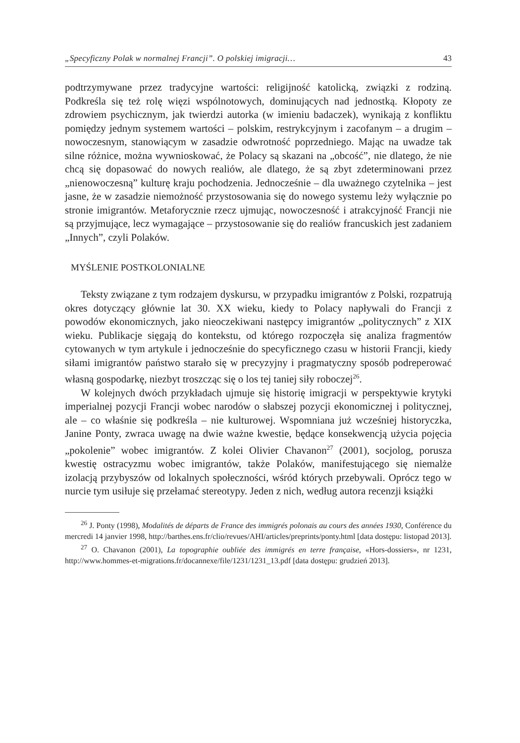„Specyficzny Polak w normalnej Francji”. O polskiej imigracji… 43
podtrzymywane przez tradycyjne wartości: religijność katolicką, związki z rodziną. Podkreśla się też rolę więzi wspólnotowych, dominujących nad jednostką. Kłopoty ze zdrowiem psychicznym, jak twierdzi autorka (w imieniu badaczek), wynikają z konfliktu pomiędzy jednym systemem wartości – polskim, restrykcyjnym i zacofanym – a drugim – nowoczesnym, stanowiącym w zasadzie odwrotność poprzedniego. Mając na uwadze tak silne różnice, można wywnioskować, że Polacy są skazani na „obcość”, nie dlatego, że nie chcą się dopasować do nowych realiów, ale dlatego, że są zbyt zdeterminowani przez „nienowoczesną” kulturę kraju pochodzenia. Jednocześnie – dla uważnego czytelnika – jest jasne, że w zasadzie niemożność przystosowania się do nowego systemu leży wyłącznie po stronie imigrantów. Metaforycznie rzecz ujmując, nowoczesność i atrakcyjność Francji nie są przyjmujące, lecz wymagające – przystosowanie się do realiów francuskich jest zadaniem „Innych”, czyli Polaków.
MYŚLENIE POSTKOLONIALNE
Teksty związane z tym rodzajem dyskursu, w przypadku imigrantów z Polski, rozpatrują okres dotyczący głównie lat 30. XX wieku, kiedy to Polacy napływali do Francji z powodów ekonomicznych, jako nieoczekiwani następcy imigrantów „politycznych” z XIX wieku. Publikacje sięgają do kontekstu, od którego rozpoczęła się analiza fragmentów cytowanych w tym artykule i jednocześnie do specyficznego czasu w historii Francji, kiedy siłami imigrantów państwo starało się w precyzyjny i pragmatyczny sposób podreperować własną gospodarkę, niezbyt troszcząc się o los tej taniej siły roboczej<sup>26</sup>.
W kolejnych dwóch przykładach ujmuje się historię imigracji w perspektywie krytyki imperialnej pozycji Francji wobec narodów o słabszej pozycji ekonomicznej i politycznej, ale – co właśnie się podkreśla – nie kulturowej. Wspomniana już wcześniej historyczka, Janine Ponty, zwraca uwagę na dwie ważne kwestie, będące konsekwencją użycia pojęcia „pokolenie” wobec imigrantów. Z kolei Olivier Chavanon<sup>27</sup> (2001), socjolog, porusza kwestię ostracyzmu wobec imigrantów, także Polaków, manifestującego się niemalże izolacją przybyszów od lokalnych społeczności, wśród których przebywali. Oprócz tego w nurcie tym usiłuje się przełamać stereotypy. Jeden z nich, według autora recenzji książki
<sup>26</sup> J. Ponty (1998), Modalités de départs de France des immigrés polonais au cours des années 1930, Conférence du mercredi 14 janvier 1998, http://barthes.ens.fr/clio/revues/AHI/articles/preprints/ponty.html [data dostępu: listopad 2013].
<sup>27</sup> O. Chavanon (2001), La topographie oubliée des immigrés en terre française, «Hors-dossiers», nr 1231, http://www.hommes-et-migrations.fr/docannexe/file/1231/1231_13.pdf [data dostępu: grudzień 2013].